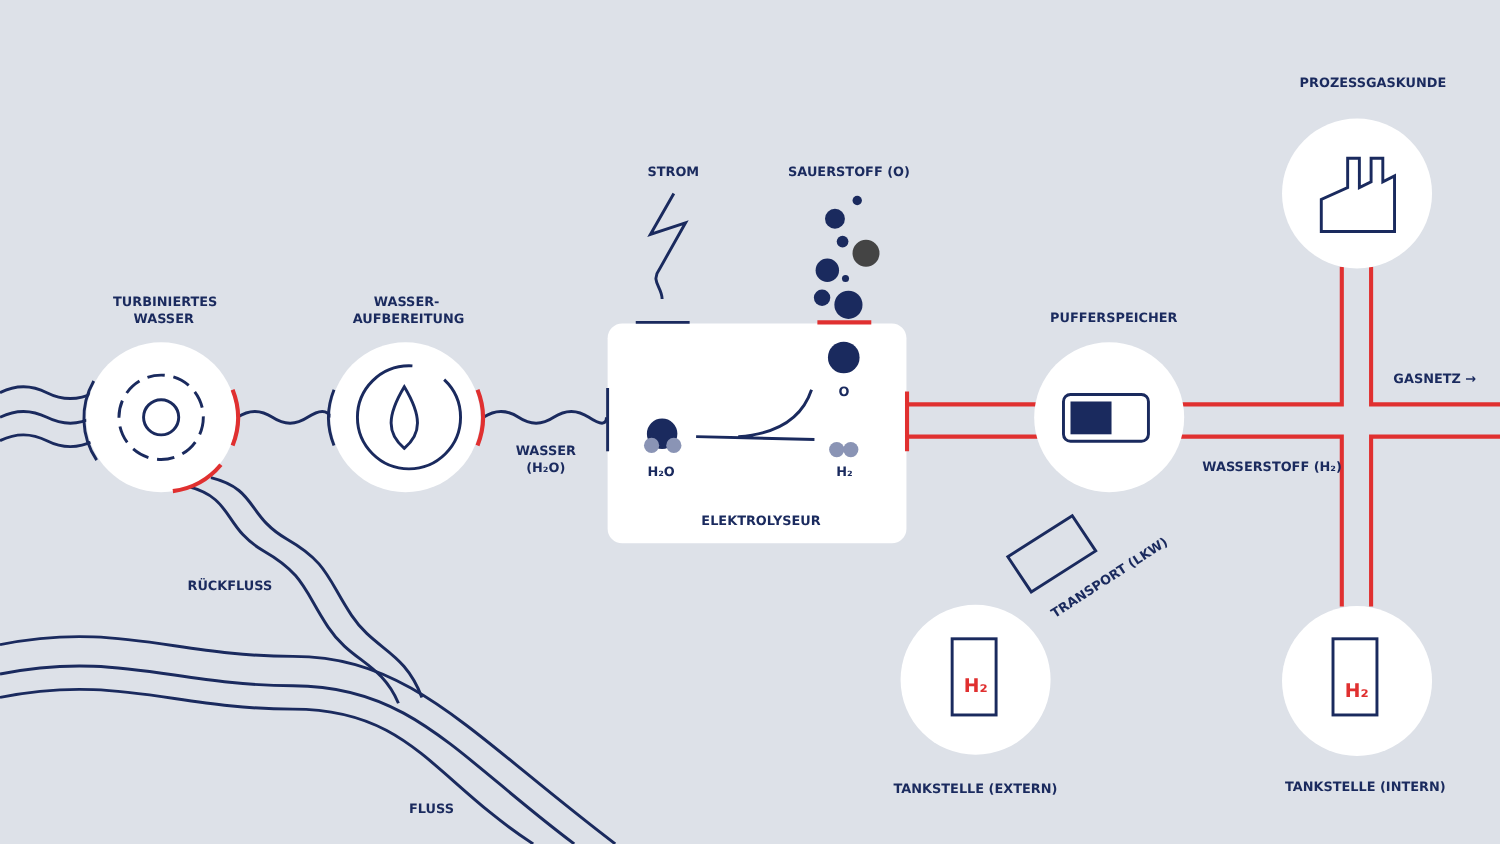H₂
H₂
PROZESSGASKUNDE
STROM
SAUERSTOFF (O)
TURBINIERTES
WASSER
WASSER-
AUFBEREITUNG
PUFFERSPEICHER
GASNETZ →
O
WASSER
(H₂O)
H₂O
H₂
WASSERSTOFF (H₂)
ELEKTROLYSEUR
RÜCKFLUSS
TRANSPORT (LKW)
TANKSTELLE (INTERN)
TANKSTELLE (EXTERN)
FLUSS